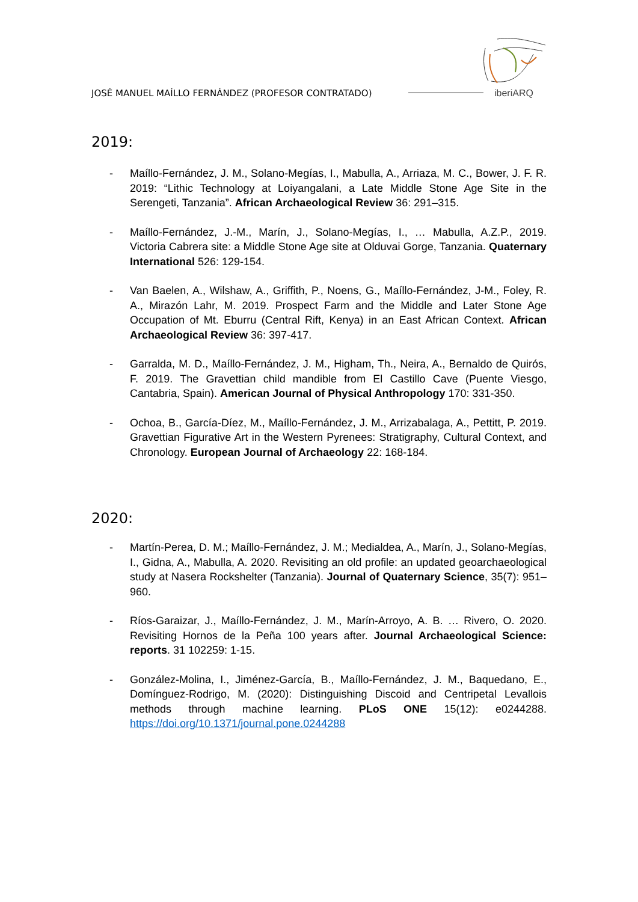JOSÉ MANUEL MAÍLLO FERNÁNDEZ (PROFESOR CONTRATADO)
iberiARQ
2019:
- Maíllo-Fernández, J. M., Solano-Megías, I., Mabulla, A., Arriaza, M. C., Bower, J. F. R. 2019: “Lithic Technology at Loiyangalani, a Late Middle Stone Age Site in the Serengeti, Tanzania”. African Archaeological Review 36: 291–315.
- Maíllo-Fernández, J.-M., Marín, J., Solano-Megías, I., … Mabulla, A.Z.P., 2019. Victoria Cabrera site: a Middle Stone Age site at Olduvai Gorge, Tanzania. Quaternary International 526: 129-154.
- Van Baelen, A., Wilshaw, A., Griffith, P., Noens, G., Maíllo-Fernández, J-M., Foley, R. A., Mirazón Lahr, M. 2019. Prospect Farm and the Middle and Later Stone Age Occupation of Mt. Eburru (Central Rift, Kenya) in an East African Context. African Archaeological Review 36: 397-417.
- Garralda, M. D., Maíllo-Fernández, J. M., Higham, Th., Neira, A., Bernaldo de Quirós, F. 2019. The Gravettian child mandible from El Castillo Cave (Puente Viesgo, Cantabria, Spain). American Journal of Physical Anthropology 170: 331-350.
- Ochoa, B., García-Díez, M., Maíllo-Fernández, J. M., Arrizabalaga, A., Pettitt, P. 2019. Gravettian Figurative Art in the Western Pyrenees: Stratigraphy, Cultural Context, and Chronology. European Journal of Archaeology 22: 168-184.
2020:
- Martín-Perea, D. M.; Maíllo-Fernández, J. M.; Medialdea, A., Marín, J., Solano-Megías, I., Gidna, A., Mabulla, A. 2020. Revisiting an old profile: an updated geoarchaeological study at Nasera Rockshelter (Tanzania). Journal of Quaternary Science, 35(7): 951–960.
- Ríos-Garaizar, J., Maíllo-Fernández, J. M., Marín-Arroyo, A. B. … Rivero, O. 2020. Revisiting Hornos de la Peña 100 years after. Journal Archaeological Science: reports. 31 102259: 1-15.
- González-Molina, I., Jiménez-García, B., Maíllo-Fernández, J. M., Baquedano, E., Domínguez-Rodrigo, M. (2020): Distinguishing Discoid and Centripetal Levallois methods through machine learning. PLoS ONE 15(12): e0244288. https://doi.org/10.1371/journal.pone.0244288